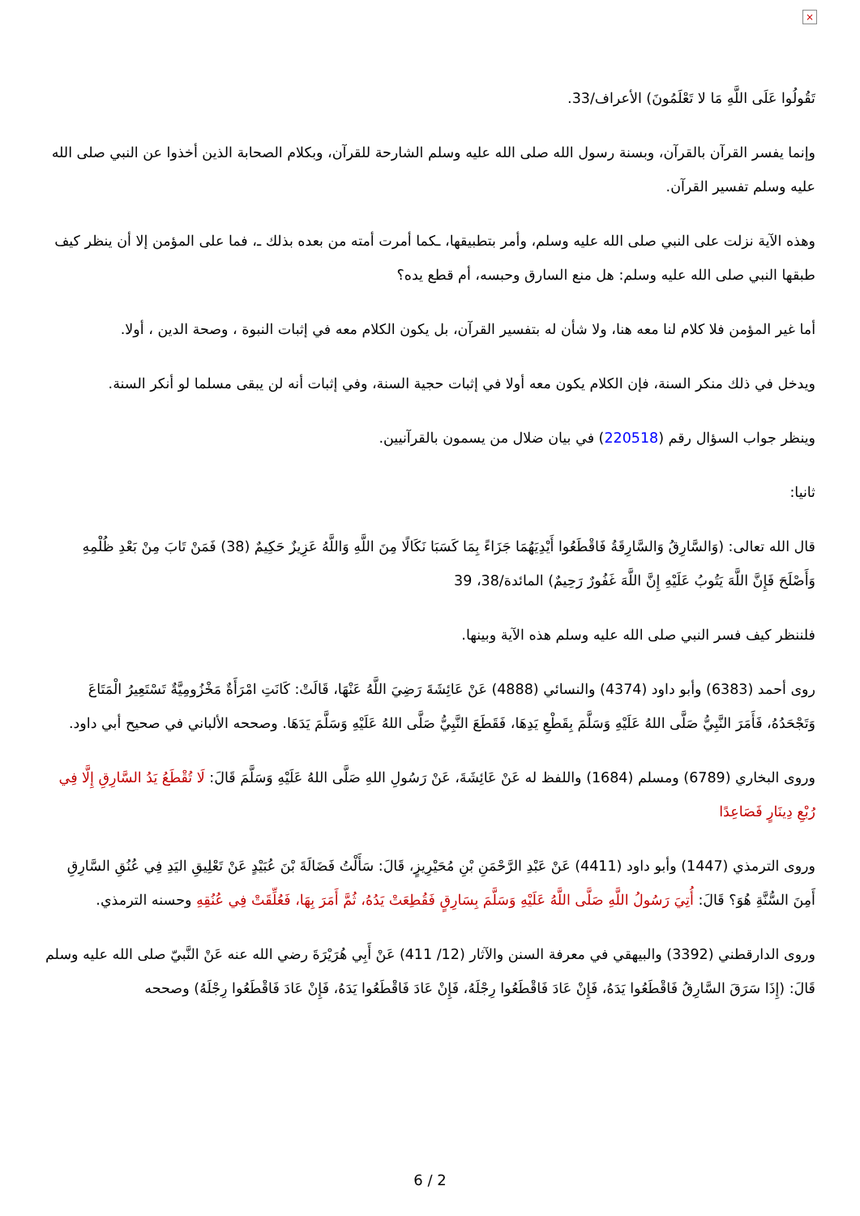×
تَقُولُوا عَلَى اللَّهِ مَا لا تَعْلَمُونَ) الأعراف/33.
وإنما يفسر القرآن بالقرآن، وبسنة رسول الله صلى الله عليه وسلم الشارحة للقرآن، وبكلام الصحابة الذين أخذوا عن النبي صلى الله عليه وسلم تفسير القرآن.
وهذه الآية نزلت على النبي صلى الله عليه وسلم، وأمر بتطبيقها، ـكما أمرت أمته من بعده بذلك ـ، فما على المؤمن إلا أن ينظر كيف طبقها النبي صلى الله عليه وسلم: هل منع السارق وحبسه، أم قطع يده؟
أما غير المؤمن فلا كلام لنا معه هنا، ولا شأن له بتفسير القرآن، بل يكون الكلام معه في إثبات النبوة ، وصحة الدين ، أولا.
ويدخل في ذلك منكر السنة، فإن الكلام يكون معه أولا في إثبات حجية السنة، وفي إثبات أنه لن يبقى مسلما لو أنكر السنة.
وينظر جواب السؤال رقم (220518) في بيان ضلال من يسمون بالقرآنيين.
ثانيا:
قال الله تعالى: (وَالسَّارِقُ وَالسَّارِقَةُ فَاقْطَعُوا أَيْدِيَهُمَا جَزَاءً بِمَا كَسَبَا نَكَالًا مِنَ اللَّهِ وَاللَّهُ عَزِيزٌ حَكِيمٌ (38) فَمَنْ تَابَ مِنْ بَعْدِ ظُلْمِهِ وَأَصْلَحَ فَإِنَّ اللَّهَ يَتُوبُ عَلَيْهِ إِنَّ اللَّهَ غَفُورٌ رَحِيمٌ) المائدة/38، 39
فلننظر كيف فسر النبي صلى الله عليه وسلم هذه الآية وبينها.
روى أحمد (6383) وأبو داود (4374) والنسائي (4888) عَنْ عَائِشَةَ رَضِيَ اللَّهُ عَنْهَا، قَالَتْ: كَانَتِ امْرَأَةٌ مَخْزُومِيَّةٌ تَسْتَعِيرُ الْمَتَاعَ وَتَجْحَدُهُ، فَأَمَرَ النَّبِيُّ صَلَّى اللهُ عَلَيْهِ وَسَلَّمَ بِقَطْعِ يَدِهَا، فَقَطَعَ النَّبِيُّ صَلَّى اللهُ عَلَيْهِ وَسَلَّمَ يَدَهَا. وصححه الألباني في صحيح أبي داود.
وروى البخاري (6789) ومسلم (1684) واللفظ له عَنْ عَائِشَةَ، عَنْ رَسُولِ اللهِ صَلَّى اللهُ عَلَيْهِ وَسَلَّمَ قَالَ: لَا تُقْطَعُ يَدُ السَّارِقِ إِلَّا فِي رُبْعِ دِينَارٍ فَصَاعِدًا
وروى الترمذي (1447) وأبو داود (4411) عَنْ عَبْدِ الرَّحْمَنِ بْنِ مُحَيْرِيزٍ، قَالَ: سَأَلْتُ فَضَالَةَ بْنَ عُبَيْدٍ عَنْ تَعْلِيقِ اليَدِ فِي عُنُقِ السَّارِقِ أَمِنَ السُّنَّةِ هُوَ؟ قَالَ: أُتِيَ رَسُولُ اللَّهِ صَلَّى اللَّهُ عَلَيْهِ وَسَلَّمَ بِسَارِقٍ فَقُطِعَتْ يَدُهُ، ثُمَّ أَمَرَ بِهَا، فَعُلِّقَتْ فِي عُنُقِهِ وحسنه الترمذي.
وروى الدارقطني (3392) والبيهقي في معرفة السنن والآثار (12/ 411) عَنْ أَبِي هُرَيْرَةَ رضي الله عنه عَنْ النَّبيّ صلى الله عليه وسلم قَالَ: (إِذَا سَرَقَ السَّارِقُ فَاقْطَعُوا يَدَهُ، فَإِنْ عَادَ فَاقْطَعُوا رِجْلَهُ، فَإِنْ عَادَ فَاقْطَعُوا يَدَهُ، فَإِنْ عَادَ فَاقْطَعُوا رِجْلَهُ) وصححه
6 / 2